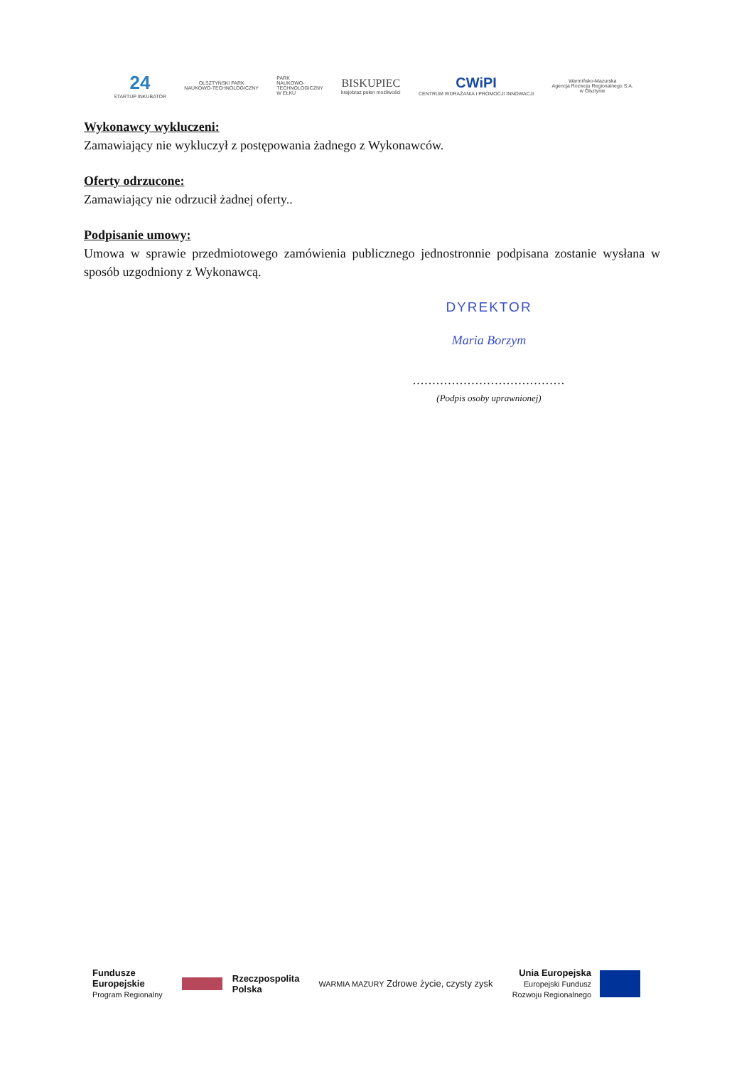24
STARTUP INKUBATOR
OLSZTYŃSKI PARK
NAUKOWO-TECHNOLOGICZNY
PARK
NAUKOWO-
TECHNOLOGICZNY
W EŁKU
BISKUPIEC
krajobraz pełen możliwości
CWiPI
CENTRUM WDRAŻANIA I PROMOCJI INNOWACJI
Warmińsko-Mazurska
Agencja Rozwoju Regionalnego S.A.
w Olsztynie
Wykonawcy wykluczeni:
Zamawiający nie wykluczył z postępowania żadnego z Wykonawców.
Oferty odrzucone:
Zamawiający nie odrzucił żadnej oferty..
Podpisanie umowy:
Umowa w sprawie przedmiotowego zamówienia publicznego jednostronnie podpisana zostanie wysłana w sposób uzgodniony z Wykonawcą.
DYREKTOR
Maria Borzym
.......................................
(Podpis osoby uprawnionej)
Fundusze
Europejskie
Program Regionalny
Rzeczpospolita
Polska
WARMIA MAZURY Zdrowe życie, czysty zysk
Unia Europejska
Europejski Fundusz
Rozwoju Regionalnego